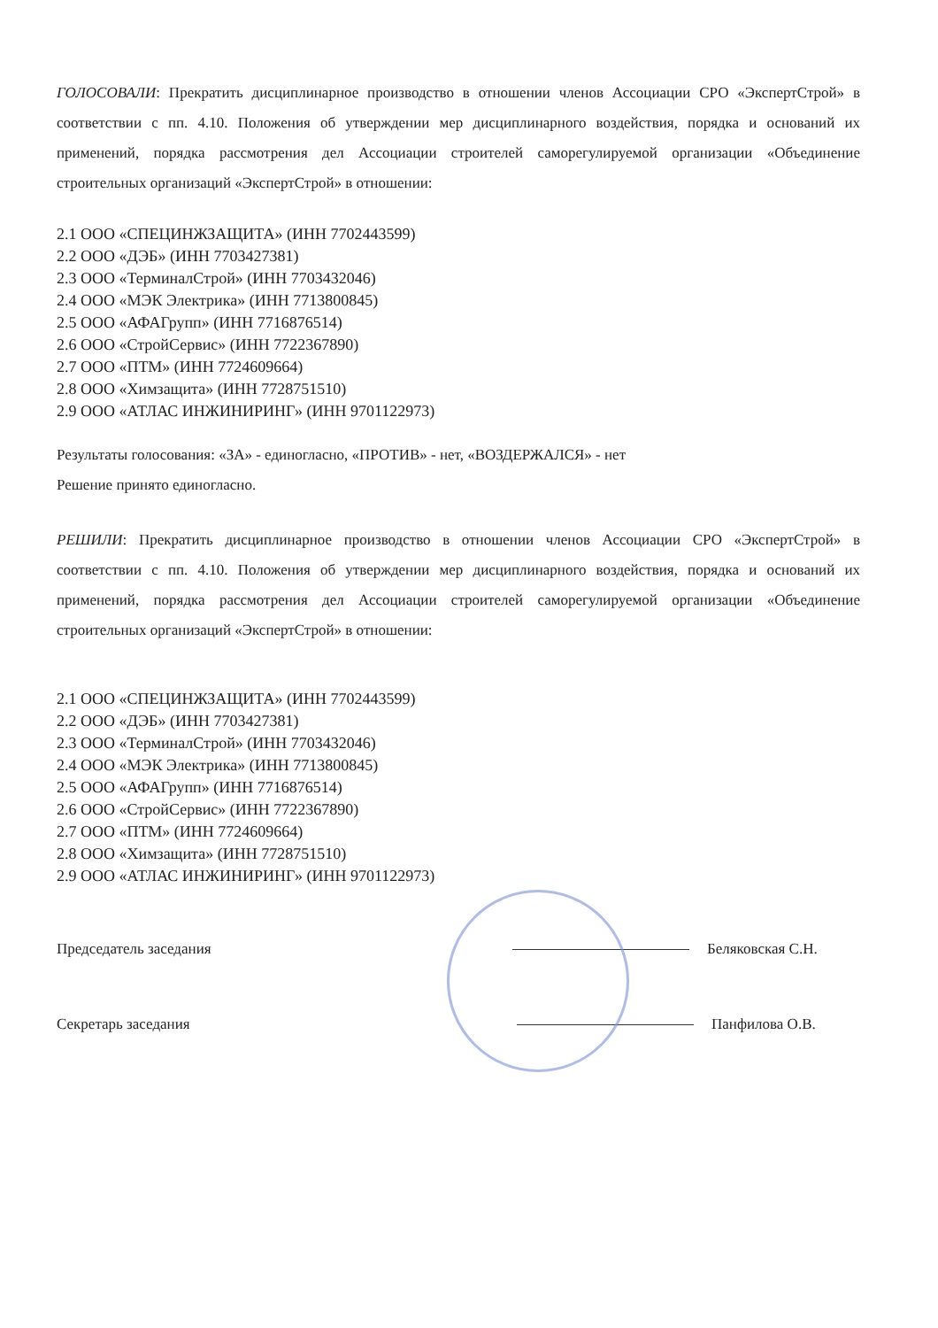ГОЛОСОВАЛИ: Прекратить дисциплинарное производство в отношении членов Ассоциации СРО «ЭкспертСтрой» в соответствии с пп. 4.10. Положения об утверждении мер дисциплинарного воздействия, порядка и оснований их применений, порядка рассмотрения дел Ассоциации строителей саморегулируемой организации «Объединение строительных организаций «ЭкспертСтрой» в отношении:
2.1 ООО «СПЕЦИНЖЗАЩИТА» (ИНН 7702443599)
2.2 ООО «ДЭБ» (ИНН 7703427381)
2.3 ООО «ТерминалСтрой» (ИНН 7703432046)
2.4 ООО «МЭК Электрика» (ИНН 7713800845)
2.5 ООО «АФАГрупп» (ИНН 7716876514)
2.6 ООО «СтройСервис» (ИНН 7722367890)
2.7 ООО «ПТМ» (ИНН 7724609664)
2.8 ООО «Химзащита» (ИНН 7728751510)
2.9 ООО «АТЛАС ИНЖИНИРИНГ» (ИНН 9701122973)
Результаты голосования: «ЗА» - единогласно, «ПРОТИВ» - нет, «ВОЗДЕРЖАЛСЯ» - нет
Решение принято единогласно.
РЕШИЛИ: Прекратить дисциплинарное производство в отношении членов Ассоциации СРО «ЭкспертСтрой» в соответствии с пп. 4.10. Положения об утверждении мер дисциплинарного воздействия, порядка и оснований их применений, порядка рассмотрения дел Ассоциации строителей саморегулируемой организации «Объединение строительных организаций «ЭкспертСтрой» в отношении:
2.1 ООО «СПЕЦИНЖЗАЩИТА» (ИНН 7702443599)
2.2 ООО «ДЭБ» (ИНН 7703427381)
2.3 ООО «ТерминалСтрой» (ИНН 7703432046)
2.4 ООО «МЭК Электрика» (ИНН 7713800845)
2.5 ООО «АФАГрупп» (ИНН 7716876514)
2.6 ООО «СтройСервис» (ИНН 7722367890)
2.7 ООО «ПТМ» (ИНН 7724609664)
2.8 ООО «Химзащита» (ИНН 7728751510)
2.9 ООО «АТЛАС ИНЖИНИРИНГ» (ИНН 9701122973)
Председатель заседания Беляковская С.Н.
Секретарь заседания Панфилова О.В.